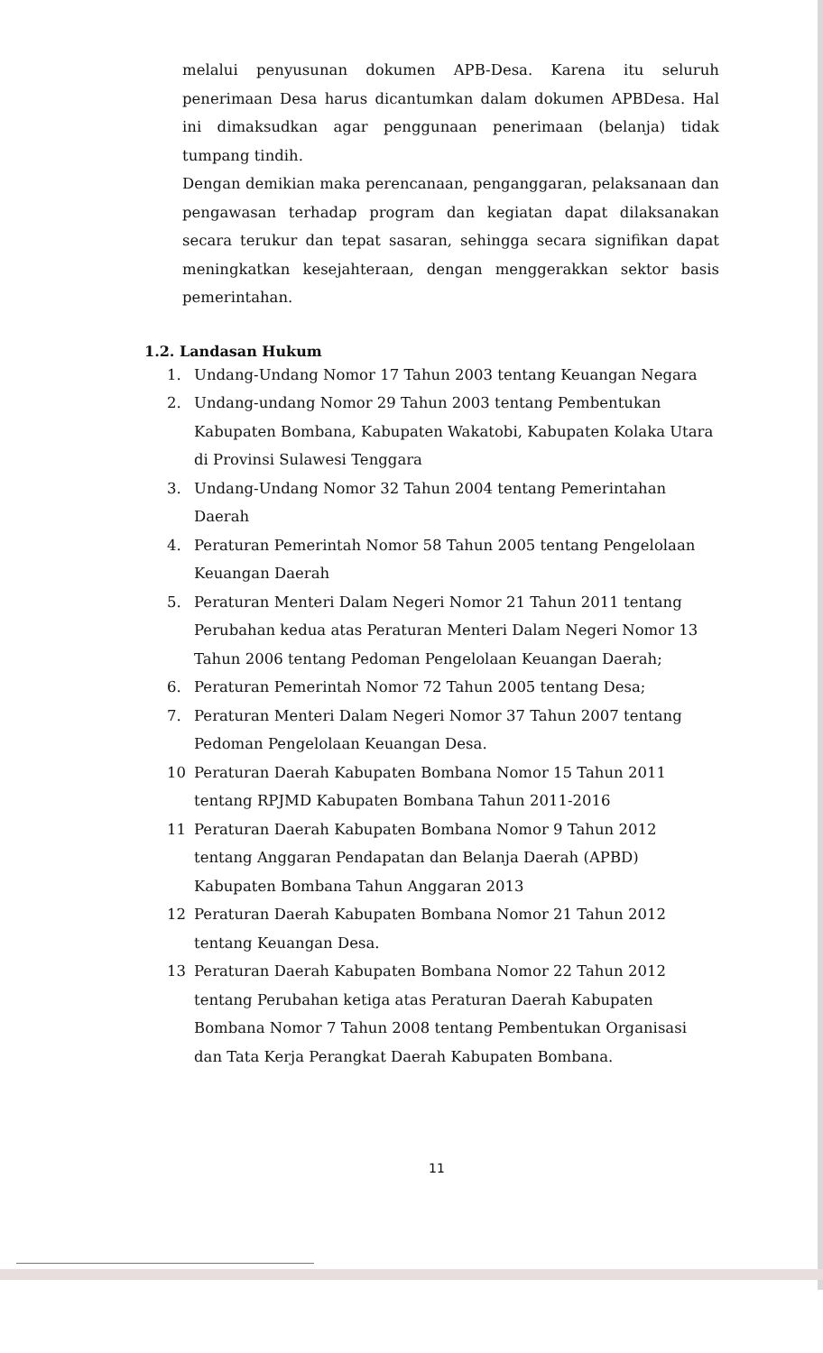melalui penyusunan dokumen APB-Desa. Karena itu seluruh penerimaan Desa harus dicantumkan dalam dokumen APBDesa. Hal ini dimaksudkan agar penggunaan penerimaan (belanja) tidak tumpang tindih.
Dengan demikian maka perencanaan, penganggaran, pelaksanaan dan pengawasan terhadap program dan kegiatan dapat dilaksanakan secara terukur dan tepat sasaran, sehingga secara signifikan dapat meningkatkan kesejahteraan, dengan menggerakkan sektor basis pemerintahan.
1.2. Landasan Hukum
1. Undang-Undang Nomor 17 Tahun 2003 tentang Keuangan Negara
2. Undang-undang Nomor 29 Tahun 2003 tentang Pembentukan Kabupaten Bombana, Kabupaten Wakatobi, Kabupaten Kolaka Utara di Provinsi Sulawesi Tenggara
3. Undang-Undang Nomor 32 Tahun 2004 tentang Pemerintahan Daerah
4. Peraturan Pemerintah Nomor 58 Tahun 2005 tentang Pengelolaan Keuangan Daerah
5. Peraturan Menteri Dalam Negeri Nomor 21 Tahun 2011 tentang Perubahan kedua atas Peraturan Menteri Dalam Negeri Nomor 13 Tahun 2006 tentang Pedoman Pengelolaan Keuangan Daerah;
6. Peraturan Pemerintah Nomor 72 Tahun 2005 tentang Desa;
7. Peraturan Menteri Dalam Negeri Nomor 37 Tahun 2007 tentang Pedoman Pengelolaan Keuangan Desa.
10 Peraturan Daerah Kabupaten Bombana Nomor 15 Tahun 2011 tentang RPJMD Kabupaten Bombana Tahun 2011-2016
11 Peraturan Daerah Kabupaten Bombana Nomor 9 Tahun 2012 tentang Anggaran Pendapatan dan Belanja Daerah (APBD) Kabupaten Bombana Tahun Anggaran 2013
12 Peraturan Daerah Kabupaten Bombana Nomor 21 Tahun 2012 tentang Keuangan Desa.
13 Peraturan Daerah Kabupaten Bombana Nomor 22 Tahun 2012 tentang Perubahan ketiga atas Peraturan Daerah Kabupaten Bombana Nomor 7 Tahun 2008 tentang Pembentukan Organisasi dan Tata Kerja Perangkat Daerah Kabupaten Bombana.
11